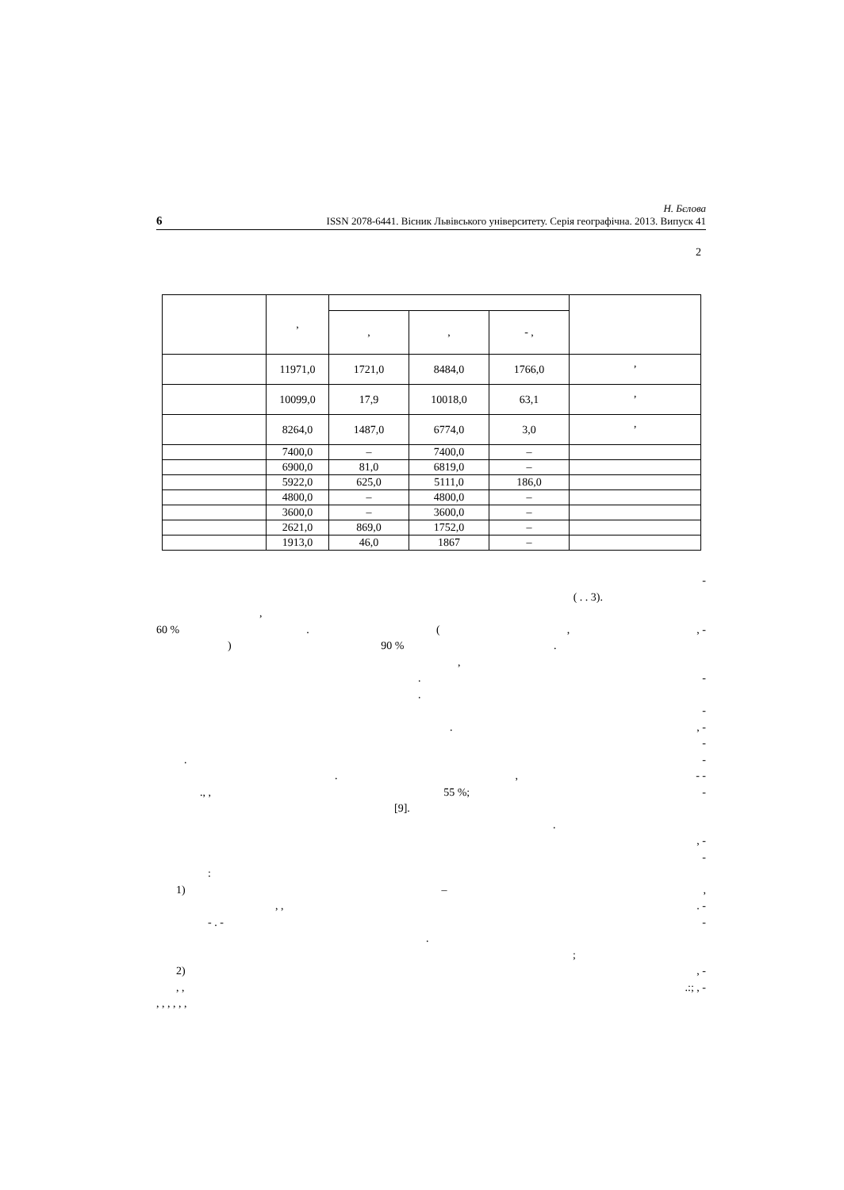6 Н. Бєлова
ISSN 2078-6441. Вісник Львівського університету. Серія географічна. 2013. Випуск 41
2
| | , | | | | |
| | | , | , | - , | |
| | 11971,0 | 1721,0 | 8484,0 | 1766,0 | ’ |
| | 10099,0 | 17,9 | 10018,0 | 63,1 | ’ |
| | 8264,0 | 1487,0 | 6774,0 | 3,0 | ’ |
| | 7400,0 | – | 7400,0 | – | |
| | 6900,0 | 81,0 | 6819,0 | – | |
| | 5922,0 | 625,0 | 5111,0 | 186,0 | |
| | 4800,0 | – | 4800,0 | – | |
| | 3600,0 | – | 3600,0 | – | |
| | 2621,0 | 869,0 | 1752,0 | – | |
| | 1913,0 | 46,0 | 1867 | – | |
-
( . . 3).
,
60 %. (,, -
) 90 %.
,
. -
.
-
., -
-
. -
., - -
., , 55 %; -
[9].
.
, -
-
:
1) –,
, ,. -
- . - -
.
;
2), -
, ,.:; , -
, , , , , ,